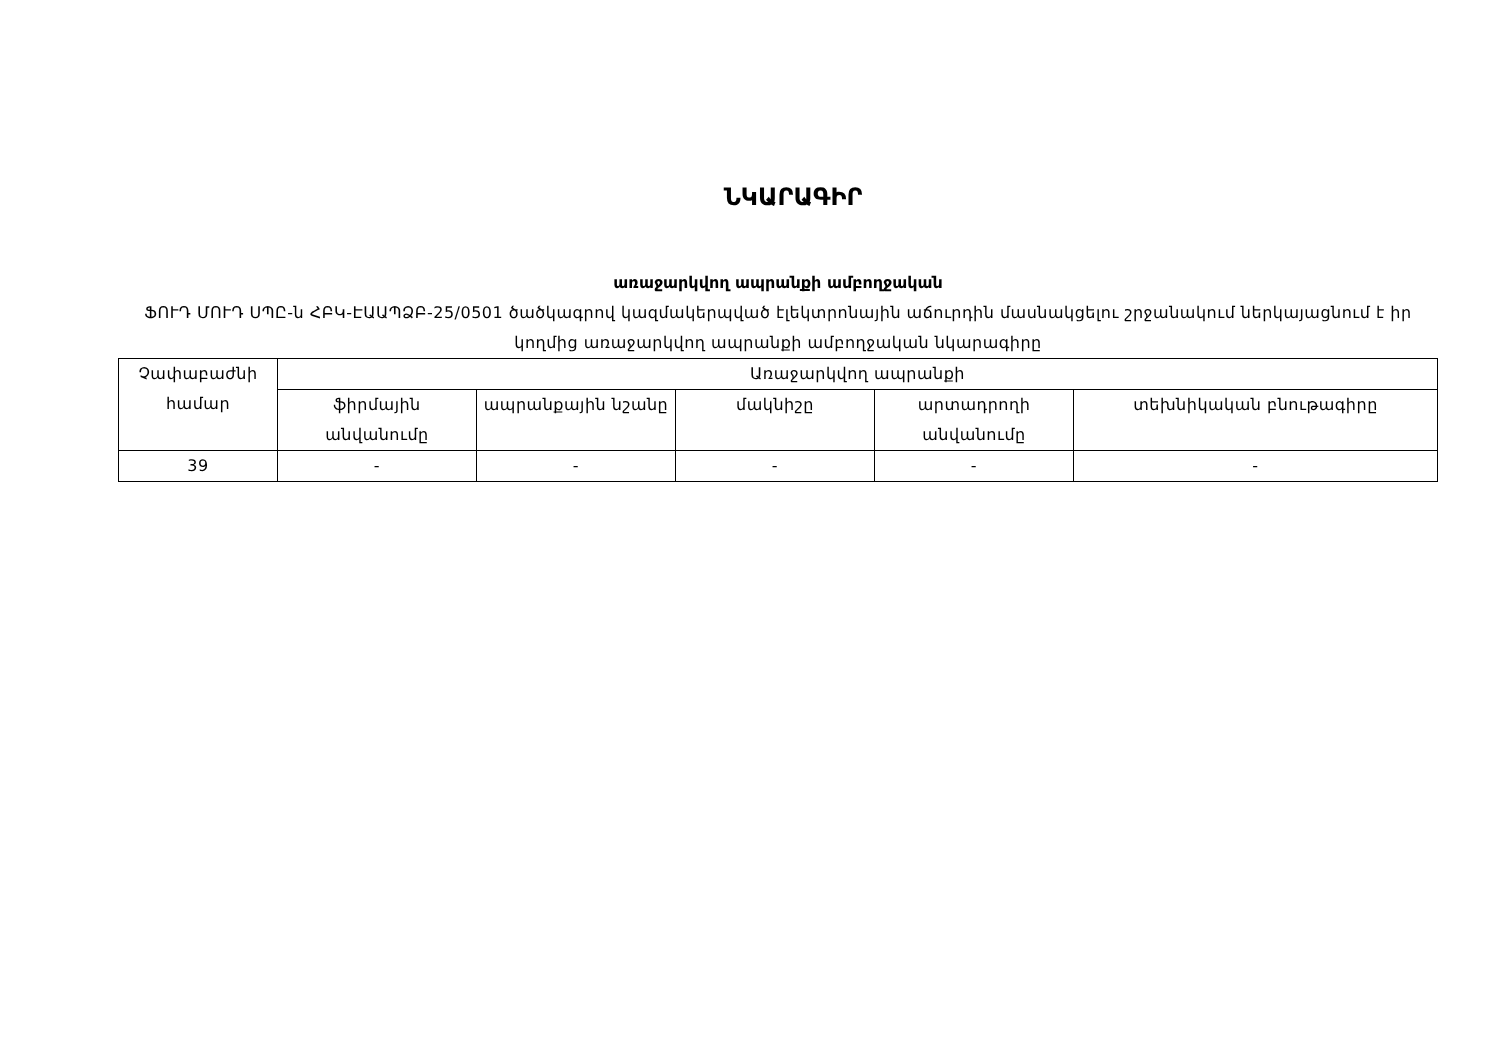ՆԿԱՐԱԳԻՐ
առաջարկվող ապրանքի ամբողջական
ՖՈՒԴ ՄՈՒԴ ՍՊԸ-ն ՀԲԿ-ԷԱԱՊՁԲ-25/0501 ծածկագրով կազմակերպված էլեկտրոնային աճուրդին մասնակցելու շրջանակում ներկայացնում է իր կողմից առաջարկվող ապրանքի ամբողջական նկարագիրը
| Չափաբաժնի համար | Առաջարկվող ապրանքի | | | | |
| --- | --- | --- | --- | --- | --- |
| | ֆիրմային անվանումը | ապրանքային նշանը | մակնիշը | արտադրողի անվանումը | տեխնիկական բնութագիրը |
| 39 | - | - | - | - | - |